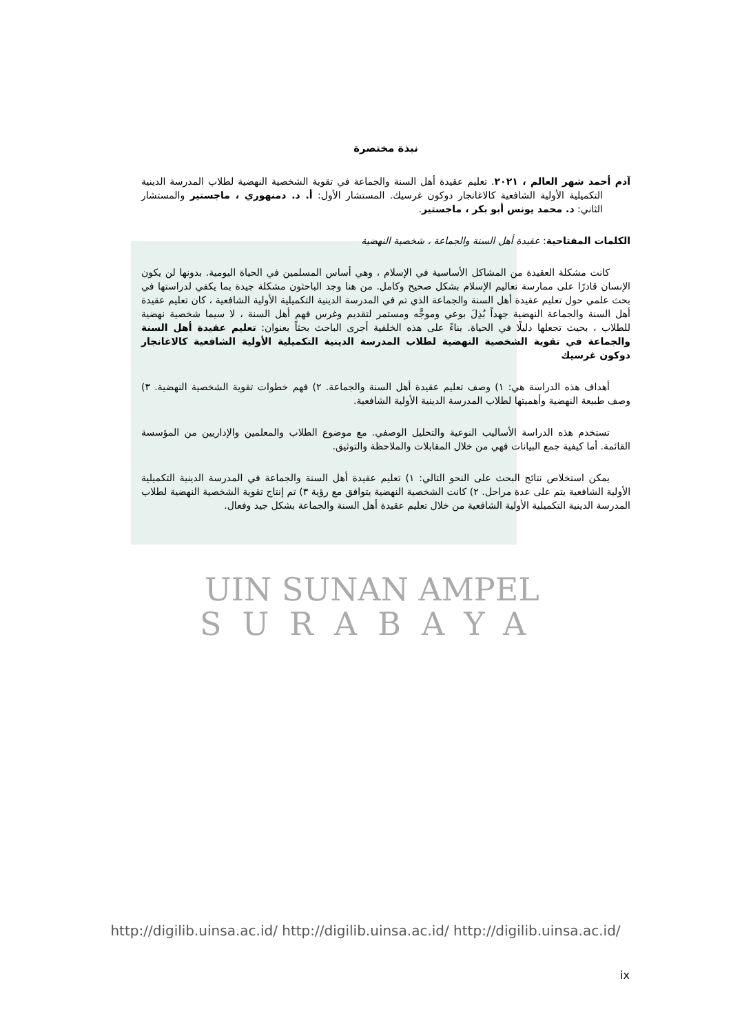نبذة مختصرة
آدم أحمد شهر العالم ، ٢٠٢١. تعليم عقيدة أهل السنة والجماعة في تقوية الشخصية النهضية لطلاب المدرسة الدينية التكميلية الأولية الشافعية كالاغانجار دوكون غرسيك. المستشار الأول: أ. د. دمنهوري ، ماجستير والمستشار الثاني: د. محمد يونس أبو بكر ، ماجستير.
الكلمات المفتاحية: عقيدة أهل السنة والجماعة ، شخصية النهضية
كانت مشكلة العقيدة من المشاكل الأساسية في الإسلام ، وهي أساس المسلمين في الحياة اليومية. بدونها لن يكون الإنسان قادرًا على ممارسة تعاليم الإسلام بشكل صحيح وكامل. من هنا وجد الباحثون مشكلة جيدة بما يكفي لدراستها في بحث علمي حول تعليم عقيدة أهل السنة والجماعة الذي تم في المدرسة الدينية التكميلية الأولية الشافعية ، كان تعليم عقيدة أهل السنة والجماعة النهضية جهداً بُذِلَ بوعي وموجَّه ومستمر لتقديم وغرس فهم أهل السنة ، لا سيما شخصية نهضية للطلاب ، بحيث تجعلها دليلًا في الحياة. بناءً على هذه الخلفية أجرى الباحث بحثاً بعنوان: تعليم عقيدة أهل السنة والجماعة في تقوية الشخصية النهضية لطلاب المدرسة الدينية التكميلية الأولية الشافعية كالاغانجار دوكون غرسيك
أهداف هذه الدراسة هي: ١) وصف تعليم عقيدة أهل السنة والجماعة. ٢) فهم خطوات تقوية الشخصية النهضية. ٣) وصف طبيعة النهضية وأهميتها لطلاب المدرسة الدينية الأولية الشافعية.
تستخدم هذه الدراسة الأساليب النوعية والتحليل الوصفي. مع موضوع الطلاب والمعلمين والإداريين من المؤسسة القائمة. أما كيفية جمع البيانات فهي من خلال المقابلات والملاحظة والتوثيق.
يمكن استخلاص نتائج البحث على النحو التالي: ١) تعليم عقيدة أهل السنة والجماعة في المدرسة الدينية التكميلية الأولية الشافعية يتم على عدة مراحل. ٢) كانت الشخصية النهضية يتوافق مع رؤية ٣) تم إنتاج تقوية الشخصية النهضية لطلاب المدرسة الدينية التكميلية الأولية الشافعية من خلال تعليم عقيدة أهل السنة والجماعة بشكل جيد وفعال.
UIN SUNAN AMPEL
SURABAYA
http://digilib.uinsa.ac.id/ http://digilib.uinsa.ac.id/ http://digilib.uinsa.ac.id/
ix